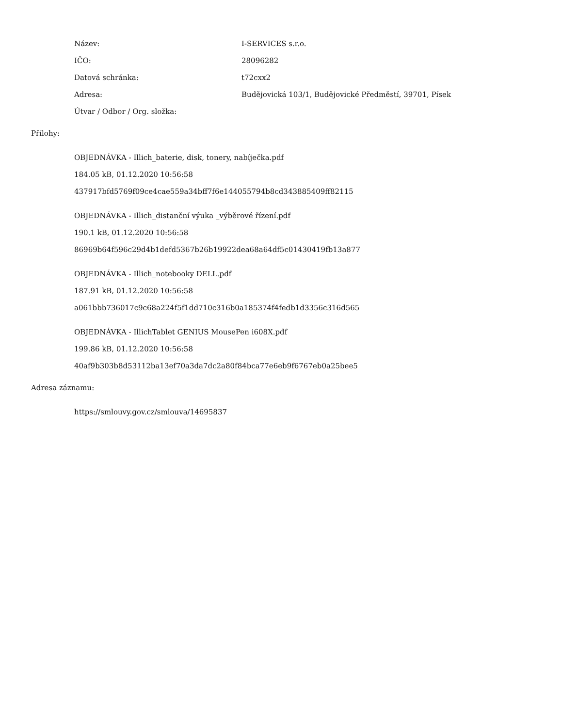Název: I-SERVICES s.r.o.
IČO: 28096282
Datová schránka: t72cxx2
Adresa: Budějovická 103/1, Budějovické Předměstí, 39701, Písek
Útvar / Odbor / Org. složka:
Přílohy:
OBJEDNÁVKA - Illich_baterie, disk, tonery, nabíječka.pdf
184.05 kB, 01.12.2020 10:56:58
437917bfd5769f09ce4cae559a34bff7f6e144055794b8cd343885409ff82115
OBJEDNÁVKA - Illich_distanční výuka _výběrové řízení.pdf
190.1 kB, 01.12.2020 10:56:58
86969b64f596c29d4b1defd5367b26b19922dea68a64df5c01430419fb13a877
OBJEDNÁVKA - Illich_notebooky DELL.pdf
187.91 kB, 01.12.2020 10:56:58
a061bbb736017c9c68a224f5f1dd710c316b0a185374f4fedb1d3356c316d565
OBJEDNÁVKA - IllichTablet GENIUS MousePen i608X.pdf
199.86 kB, 01.12.2020 10:56:58
40af9b303b8d53112ba13ef70a3da7dc2a80f84bca77e6eb9f6767eb0a25bee5
Adresa záznamu:
https://smlouvy.gov.cz/smlouva/14695837